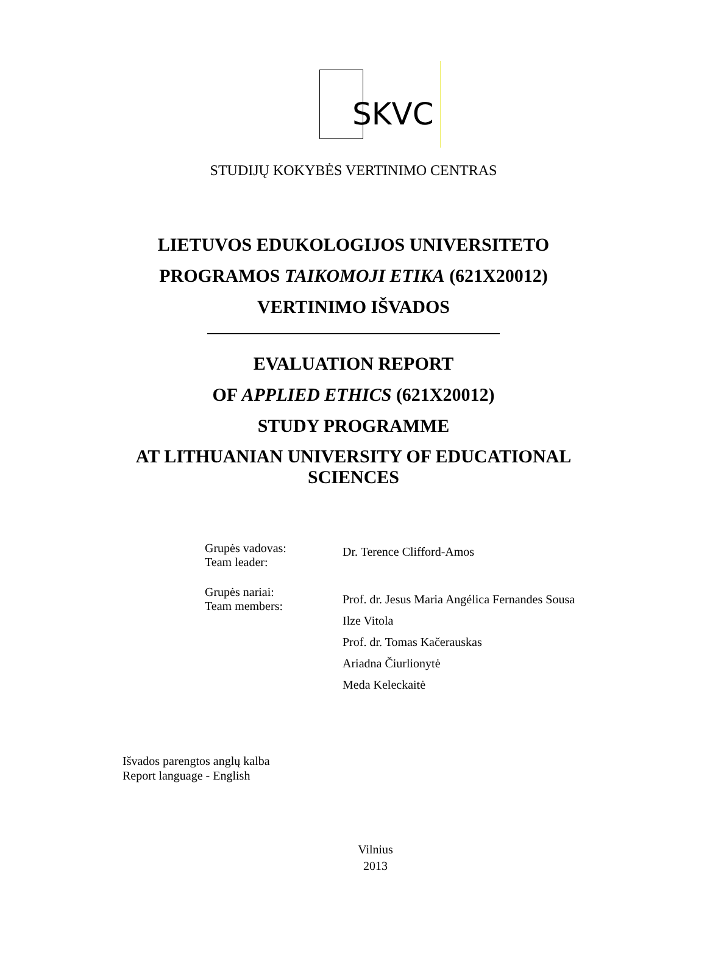SKVC
STUDIJŲ KOKYBĖS VERTINIMO CENTRAS
LIETUVOS EDUKOLOGIJOS UNIVERSITETO
PROGRAMOS TAIKOMOJI ETIKA (621X20012)
VERTINIMO IŠVADOS
EVALUATION REPORT
OF APPLIED ETHICS (621X20012)
STUDY PROGRAMME
AT LITHUANIAN UNIVERSITY OF EDUCATIONAL
SCIENCES
| Grupės vadovas: Team leader: | Dr. Terence Clifford-Amos |
| Grupės nariai: Team members: | Prof. dr. Jesus Maria Angélica Fernandes Sousa Ilze Vitola Prof. dr. Tomas Kačerauskas Ariadna Čiurlionytė Meda Keleckaitė |
Išvados parengtos anglų kalba
Report language - English
Vilnius
2013